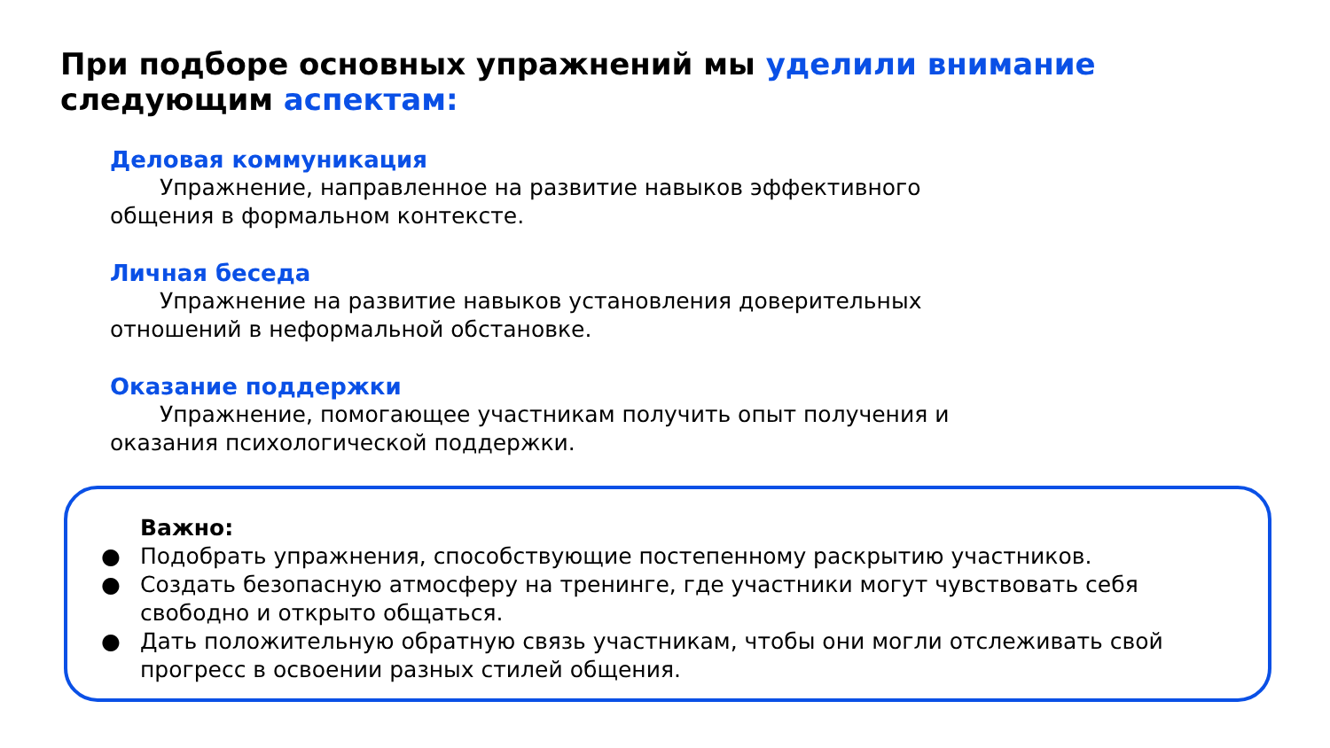При подборе основных упражнений мы уделили внимание следующим аспектам:
Деловая коммуникация
Упражнение, направленное на развитие навыков эффективного общения в формальном контексте.
Личная беседа
Упражнение на развитие навыков установления доверительных отношений в неформальной обстановке.
Оказание поддержки
Упражнение, помогающее участникам получить опыт получения и оказания психологической поддержки.
Важно:
● Подобрать упражнения, способствующие постепенному раскрытию участников.
● Создать безопасную атмосферу на тренинге, где участники могут чувствовать себя свободно и открыто общаться.
● Дать положительную обратную связь участникам, чтобы они могли отслеживать свой прогресс в освоении разных стилей общения.